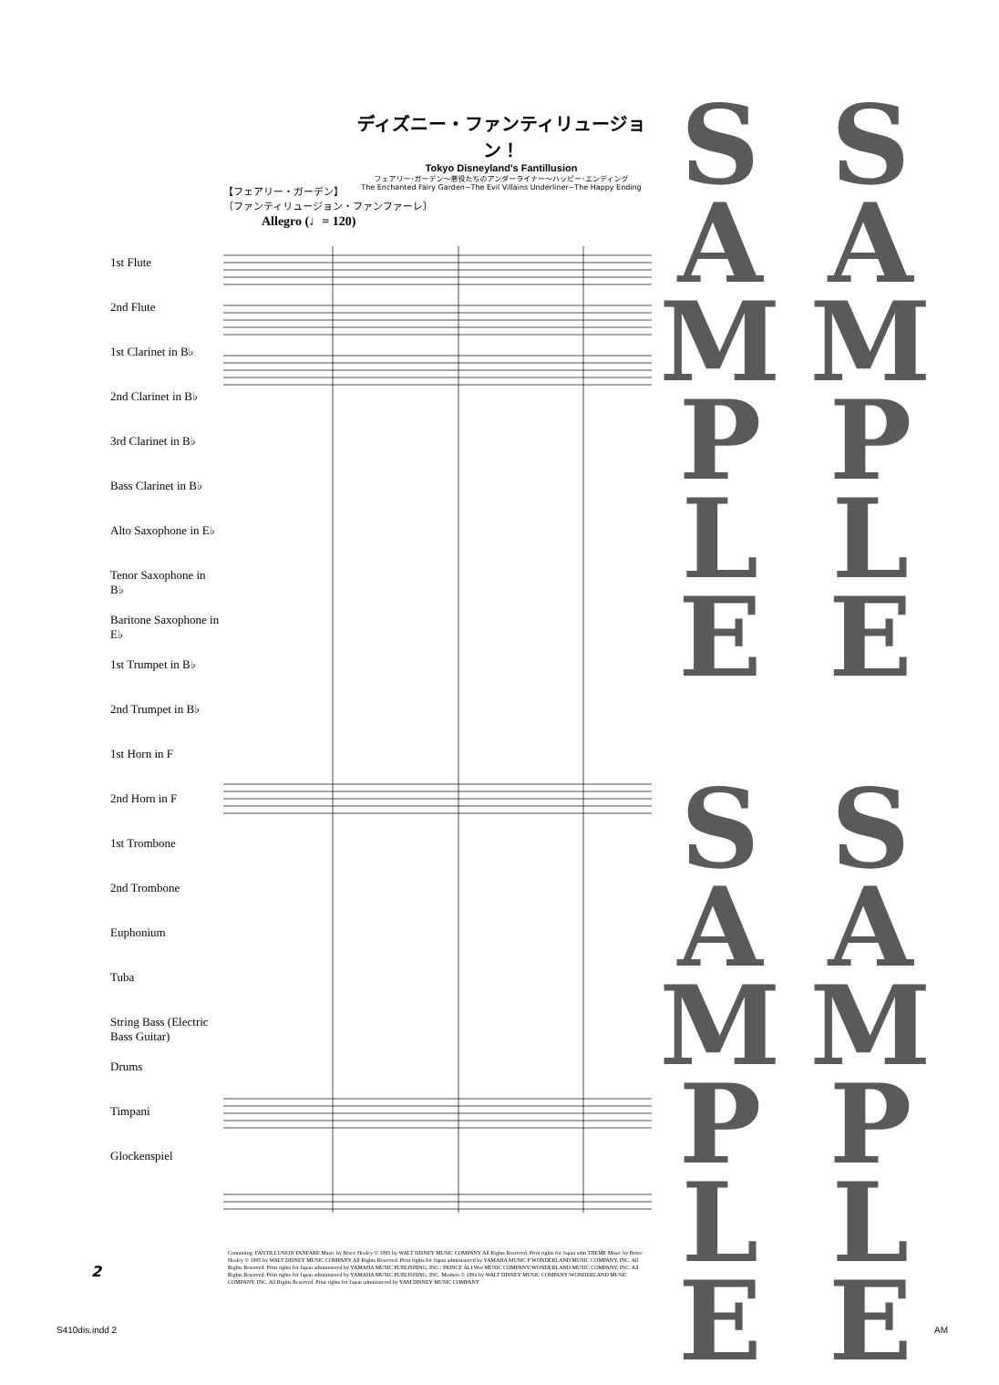ディズニー・ファンティリュージョン！
Tokyo Disneyland's Fantillusion
フェアリー･ガーデン〜悪役たちのアンダーライナー〜ハッピー･エンディング
The Enchanted Fairy Garden~The Evil Villains Underliner~The Happy Ending
【フェアリー・ガーデン】
〔ファンティリュージョン・ファンファーレ〕
Allegro (♩= 120)
1st Flute
2nd Flute
1st Clarinet in B♭
2nd Clarinet in B♭
3rd Clarinet in B♭
Bass Clarinet in B♭
Alto Saxophone in E♭
Tenor Saxophone in B♭
Baritone Saxophone in E♭
1st Trumpet in B♭
2nd Trumpet in B♭
1st Horn in F
2nd Horn in F
1st Trombone
2nd Trombone
Euphonium
Tuba
String Bass (Electric Bass Guitar)
Drums
Timpani
Glockenspiel
S
A
M
P
L
E
S
A
M
P
L
E
S
A
M
P
L
E
S
A
M
P
L
E
Containing: FANTILLUSION FANFARE Music by Bruce Healey © 1995 by WALT DISNEY MUSIC COMPANY All Rights Reserved. Print rights for Japan adm THEME Music by Bruce Healey © 1995 by WALT DISNEY MUSIC COMPANY All Rights Reserved. Print rights for Japan administered by YAMAHA MUSIC P WONDERLAND MUSIC COMPANY, INC. All Rights Reserved. Print rights for Japan administered by YAMAHA MUSIC PUBLISHING, INC.; PRINCE ALI Wor MUSIC COMPANY/WONDERLAND MUSIC COMPANY, INC. All Rights Reserved. Print rights for Japan administered by YAMAHA MUSIC PUBLISHING, INC. Menken © 1991 by WALT DISNEY MUSIC COMPANY/WONDERLAND MUSIC COMPANY, INC. All Rights Reserved. Print rights for Japan administered by YAM DISNEY MUSIC COMPANY
2
S410dis.indd 2 AM